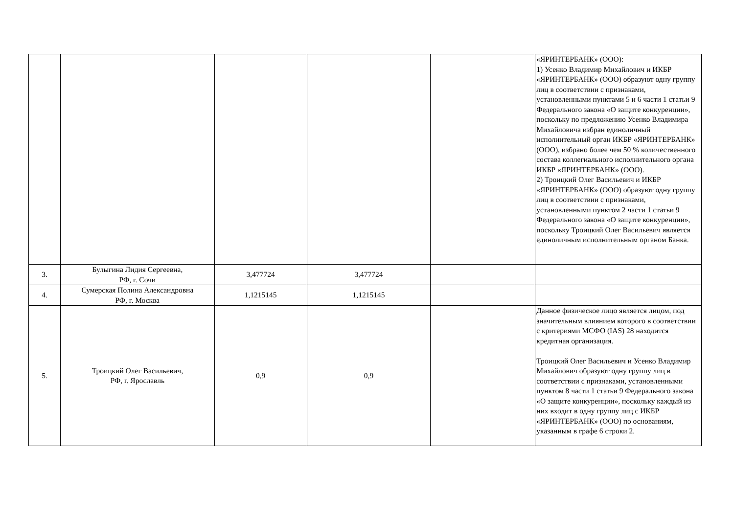| | | | | | «ЯРИНТЕРБАНК» (ООО): 1) Усенко Владимир Михайлович и ИКБР «ЯРИНТЕРБАНК» (ООО) образуют одну группу лиц в соответствии с признаками, установленными пунктами 5 и 6 части 1 статьи 9 Федерального закона «О защите конкуренции», поскольку по предложению Усенко Владимира Михайловича избран единоличный исполнительный орган ИКБР «ЯРИНТЕРБАНК» (ООО), избрано более чем 50 % количественного состава коллегиального исполнительного органа ИКБР «ЯРИНТЕРБАНК» (ООО). 2) Троицкий Олег Васильевич и ИКБР «ЯРИНТЕРБАНК» (ООО) образуют одну группу лиц в соответствии с признаками, установленными пунктом 2 части 1 статьи 9 Федерального закона «О защите конкуренции», поскольку Троицкий Олег Васильевич является единоличным исполнительным органом Банка. |
| 3. | Булыгина Лидия Сергеевна, РФ, г. Сочи | 3,477724 | 3,477724 | | |
| 4. | Сумерская Полина Александровна РФ, г. Москва | 1,1215145 | 1,1215145 | | |
| 5. | Троицкий Олег Васильевич, РФ, г. Ярославль | 0,9 | 0,9 | | Данное физическое лицо является лицом, под значительным влиянием которого в соответствии с критериями МСФО (IAS) 28 находится кредитная организация. Троицкий Олег Васильевич и Усенко Владимир Михайлович образуют одну группу лиц в соответствии с признаками, установленными пунктом 8 части 1 статьи 9 Федерального закона «О защите конкуренции», поскольку каждый из них входит в одну группу лиц с ИКБР «ЯРИНТЕРБАНК» (ООО) по основаниям, указанным в графе 6 строки 2. |